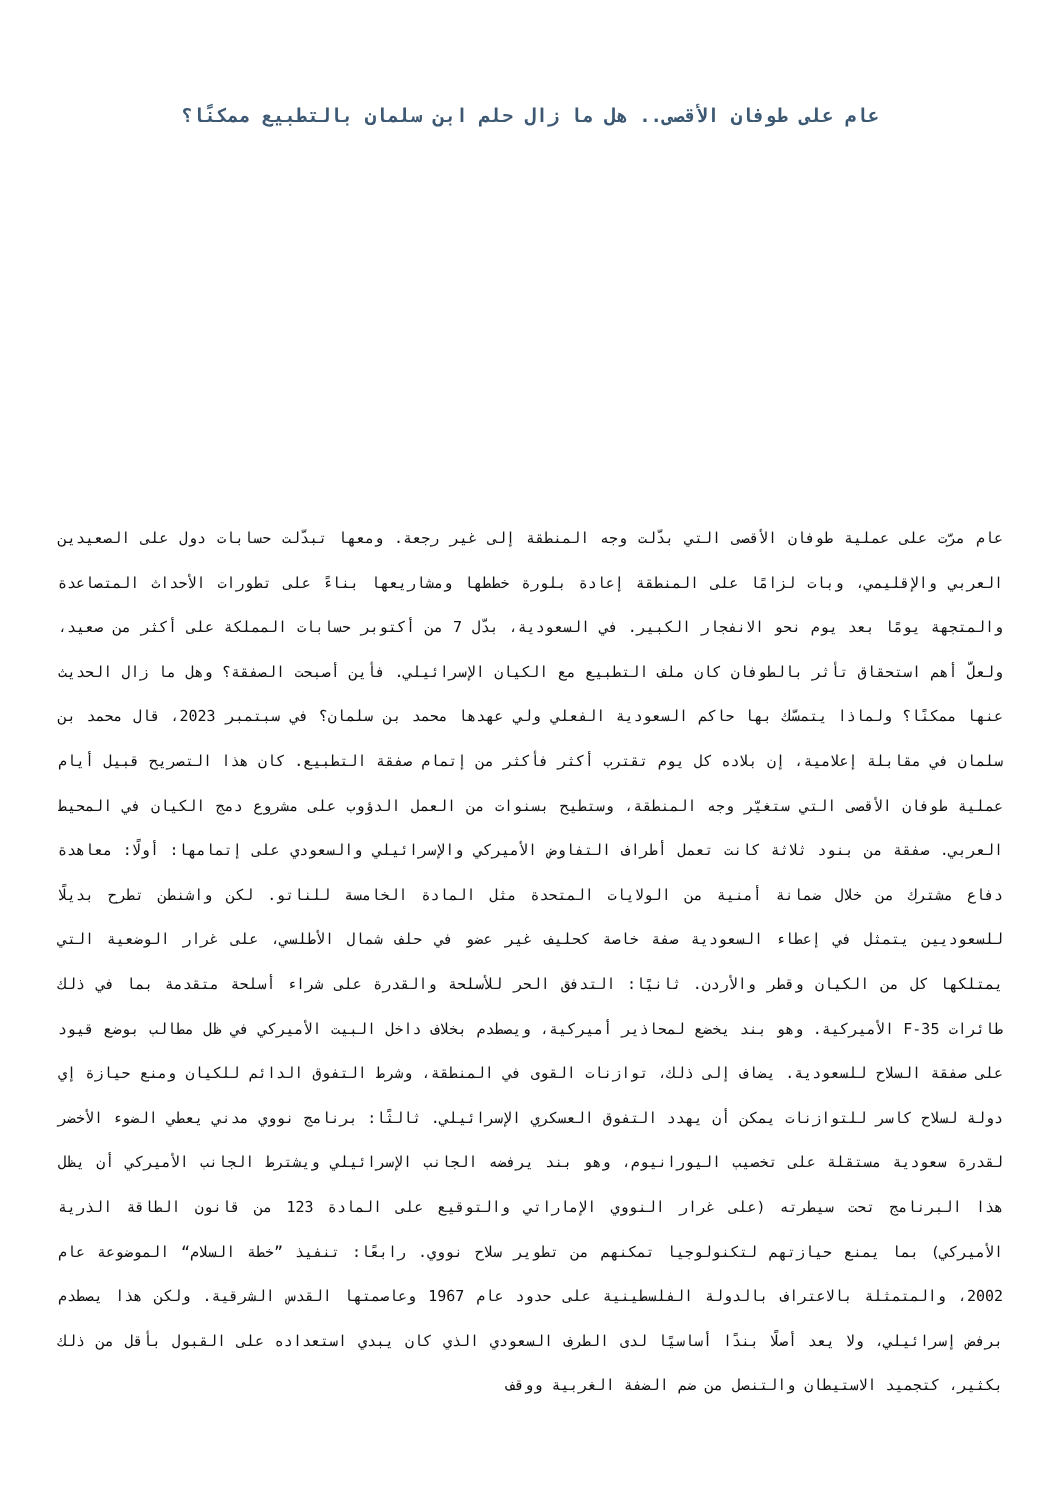عام على طوفان الأقصى.. هل ما زال حلم ابن سلمان بالتطبيع ممكنًا؟
عام مرّت على عملية طوفان الأقصى التي بدّلت وجه المنطقة إلى غير رجعة. ومعها تبدّلت حسابات دول على الصعيدين العربي والإقليمي، وبات لزامًا على المنطقة إعادة بلورة خططها ومشاريعها بناءً على تطورات الأحداث المتصاعدة والمتجهة يومًا بعد يوم نحو الانفجار الكبير. في السعودية، بدّل 7 من أكتوبر حسابات المملكة على أكثر من صعيد، ولعلّ أهم استحقاق تأثر بالطوفان كان ملف التطبيع مع الكيان الإسرائيلي. فأين أصبحت الصفقة؟ وهل ما زال الحديث عنها ممكنًا؟ ولماذا يتمسّك بها حاكم السعودية الفعلي ولي عهدها محمد بن سلمان؟ في سبتمبر 2023، قال محمد بن سلمان في مقابلة إعلامية، إن بلاده كل يوم تقترب أكثر فأكثر من إتمام صفقة التطبيع. كان هذا التصريح قبيل أيام عملية طوفان الأقصى التي ستغيّر وجه المنطقة، وستطيح بسنوات من العمل الدؤوب على مشروع دمج الكيان في المحيط العربي. صفقة من بنود ثلاثة كانت تعمل أطراف التفاوض الأميركي والإسرائيلي والسعودي على إتمامها: أولًا: معاهدة دفاع مشترك من خلال ضمانة أمنية من الولايات المتحدة مثل المادة الخامسة للناتو. لكن واشنطن تطرح بديلًا للسعوديين يتمثل في إعطاء السعودية صفة خاصة كحليف غير عضو في حلف شمال الأطلسي، على غرار الوضعية التي يمتلكها كل من الكيان وقطر والأردن. ثانيًا: التدفق الحر للأسلحة والقدرة على شراء أسلحة متقدمة بما في ذلك طائرات F-35 الأميركية. وهو بند يخضع لمحاذير أميركية، ويصطدم بخلاف داخل البيت الأميركي في ظل مطالب بوضع قيود على صفقة السلاح للسعودية. يضاف إلى ذلك، توازنات القوى في المنطقة، وشرط التفوق الدائم للكيان ومنع حيازة إي دولة لسلاح كاسر للتوازنات يمكن أن يهدد التفوق العسكري الإسرائيلي. ثالثًا: برنامج نووي مدني يعطي الضوء الأخضر لقدرة سعودية مستقلة على تخصيب اليورانيوم، وهو بند يرفضه الجانب الإسرائيلي ويشترط الجانب الأميركي أن يظل هذا البرنامج تحت سيطرته (على غرار النووي الإماراتي والتوقيع على المادة 123 من قانون الطاقة الذرية الأميركي) بما يمنع حيازتهم لتكنولوجيا تمكنهم من تطوير سلاح نووي. رابعًا: تنفيذ ”خطة السلام“ الموضوعة عام 2002، والمتمثلة بالاعتراف بالدولة الفلسطينية على حدود عام 1967 وعاصمتها القدس الشرقية. ولكن هذا يصطدم برفض إسرائيلي، ولا يعد أصلًا بندًا أساسيًا لدى الطرف السعودي الذي كان يبدي استعداده على القبول بأقل من ذلك بكثير، كتجميد الاستيطان والتنصل من ضم الضفة الغربية ووقف